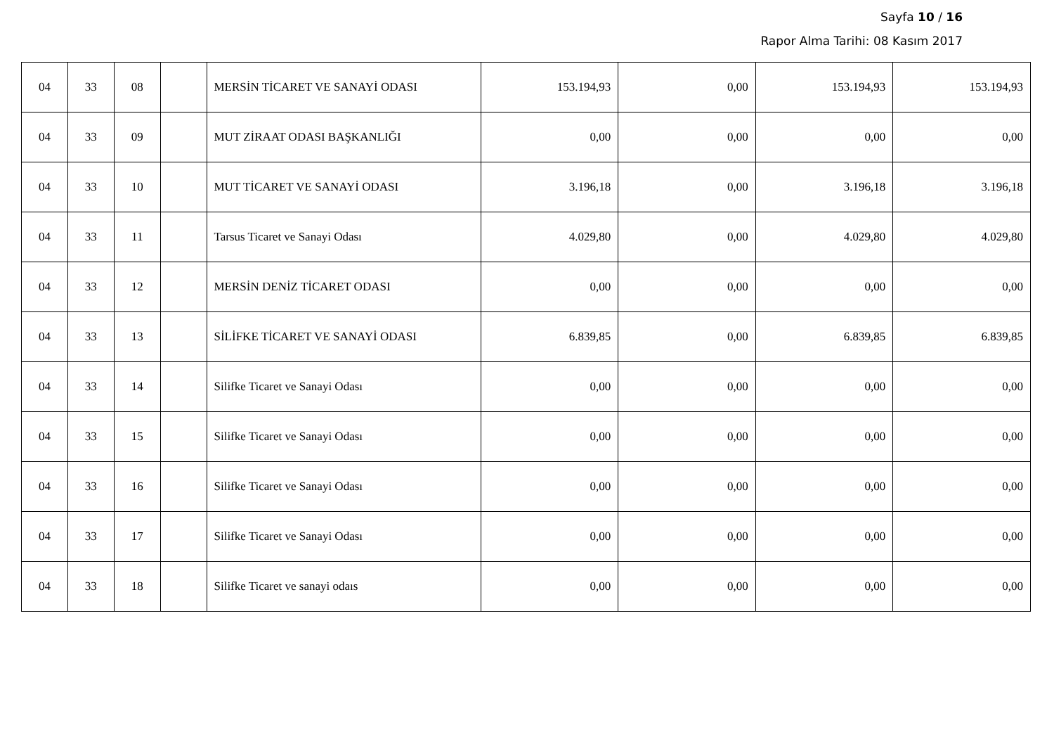Sayfa 10 / 16
Rapor Alma Tarihi: 08 Kasım 2017
| 04 | 33 | 08 | | MERSİN TİCARET VE SANAYİ ODASI | 153.194,93 | 0,00 | 153.194,93 | 153.194,93 |
| 04 | 33 | 09 | | MUT ZİRAAT ODASI BAŞKANLIĞI | 0,00 | 0,00 | 0,00 | 0,00 |
| 04 | 33 | 10 | | MUT TİCARET VE SANAYİ ODASI | 3.196,18 | 0,00 | 3.196,18 | 3.196,18 |
| 04 | 33 | 11 | | Tarsus Ticaret ve Sanayi Odası | 4.029,80 | 0,00 | 4.029,80 | 4.029,80 |
| 04 | 33 | 12 | | MERSİN DENİZ TİCARET ODASI | 0,00 | 0,00 | 0,00 | 0,00 |
| 04 | 33 | 13 | | SİLİFKE TİCARET VE SANAYİ ODASI | 6.839,85 | 0,00 | 6.839,85 | 6.839,85 |
| 04 | 33 | 14 | | Silifke Ticaret ve Sanayi Odası | 0,00 | 0,00 | 0,00 | 0,00 |
| 04 | 33 | 15 | | Silifke Ticaret ve Sanayi Odası | 0,00 | 0,00 | 0,00 | 0,00 |
| 04 | 33 | 16 | | Silifke Ticaret ve Sanayi Odası | 0,00 | 0,00 | 0,00 | 0,00 |
| 04 | 33 | 17 | | Silifke Ticaret ve Sanayi Odası | 0,00 | 0,00 | 0,00 | 0,00 |
| 04 | 33 | 18 | | Silifke Ticaret ve sanayi odaıs | 0,00 | 0,00 | 0,00 | 0,00 |